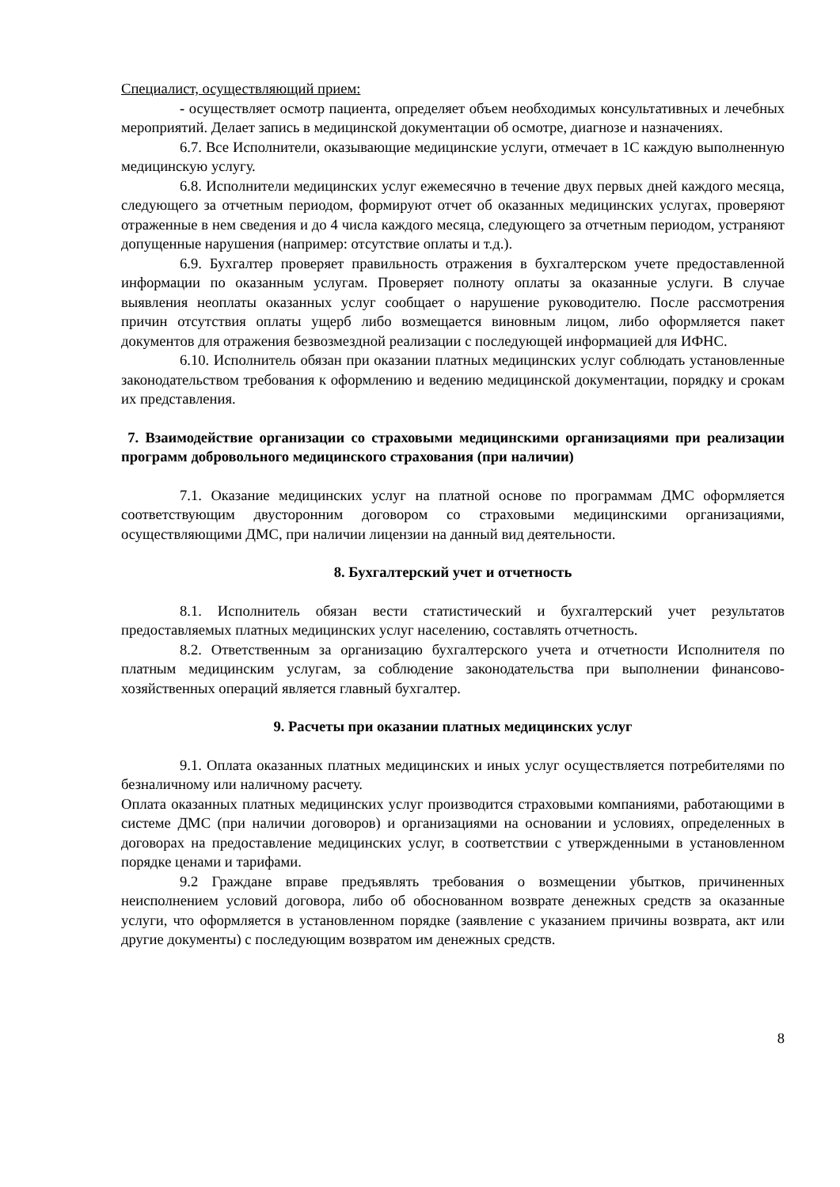Специалист, осуществляющий прием:
- осуществляет осмотр пациента, определяет объем необходимых консультативных и лечебных мероприятий. Делает запись в медицинской документации об осмотре, диагнозе и назначениях.
6.7. Все Исполнители, оказывающие медицинские услуги, отмечает в 1С каждую выполненную медицинскую услугу.
6.8. Исполнители медицинских услуг ежемесячно в течение двух первых дней каждого месяца, следующего за отчетным периодом, формируют отчет об оказанных медицинских услугах, проверяют отраженные в нем сведения и до 4 числа каждого месяца, следующего за отчетным периодом, устраняют допущенные нарушения (например: отсутствие оплаты и т.д.).
6.9. Бухгалтер проверяет правильность отражения в бухгалтерском учете предоставленной информации по оказанным услугам. Проверяет полноту оплаты за оказанные услуги. В случае выявления неоплаты оказанных услуг сообщает о нарушение руководителю. После рассмотрения причин отсутствия оплаты ущерб либо возмещается виновным лицом, либо оформляется пакет документов для отражения безвозмездной реализации с последующей информацией для ИФНС.
6.10. Исполнитель обязан при оказании платных медицинских услуг соблюдать установленные законодательством требования к оформлению и ведению медицинской документации, порядку и срокам их представления.
7. Взаимодействие организации со страховыми медицинскими организациями при реализации программ добровольного медицинского страхования (при наличии)
7.1. Оказание медицинских услуг на платной основе по программам ДМС оформляется соответствующим двусторонним договором со страховыми медицинскими организациями, осуществляющими ДМС, при наличии лицензии на данный вид деятельности.
8. Бухгалтерский учет и отчетность
8.1. Исполнитель обязан вести статистический и бухгалтерский учет результатов предоставляемых платных медицинских услуг населению, составлять отчетность.
8.2. Ответственным за организацию бухгалтерского учета и отчетности Исполнителя по платным медицинским услугам, за соблюдение законодательства при выполнении финансово-хозяйственных операций является главный бухгалтер.
9. Расчеты при оказании платных медицинских услуг
9.1. Оплата оказанных платных медицинских и иных услуг осуществляется потребителями по безналичному или наличному расчету.
Оплата оказанных платных медицинских услуг производится страховыми компаниями, работающими в системе ДМС (при наличии договоров) и организациями на основании и условиях, определенных в договорах на предоставление медицинских услуг, в соответствии с утвержденными в установленном порядке ценами и тарифами.
9.2 Граждане вправе предъявлять требования о возмещении убытков, причиненных неисполнением условий договора, либо об обоснованном возврате денежных средств за оказанные услуги, что оформляется в установленном порядке (заявление с указанием причины возврата, акт или другие документы) с последующим возвратом им денежных средств.
8